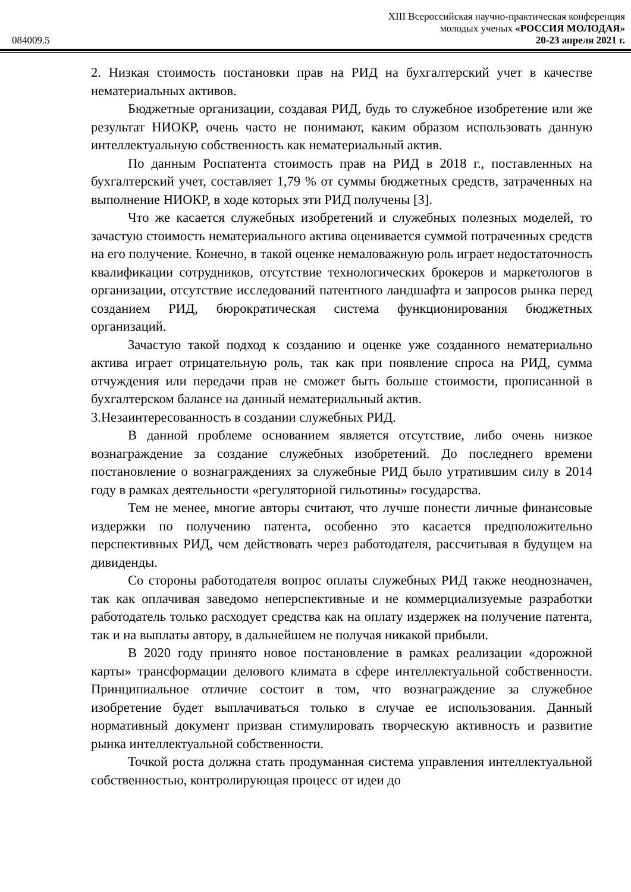XIII Всероссийская научно-практическая конференция
молодых ученых «РОССИЯ МОЛОДАЯ»
084009.5 20-23 апреля 2021 г.
2. Низкая стоимость постановки прав на РИД на бухгалтерский учет в качестве нематериальных активов.
Бюджетные организации, создавая РИД, будь то служебное изобретение или же результат НИОКР, очень часто не понимают, каким образом использовать данную интеллектуальную собственность как нематериальный актив.
По данным Роспатента стоимость прав на РИД в 2018 г., поставленных на бухгалтерский учет, составляет 1,79 % от суммы бюджетных средств, затраченных на выполнение НИОКР, в ходе которых эти РИД получены [3].
Что же касается служебных изобретений и служебных полезных моделей, то зачастую стоимость нематериального актива оценивается суммой потраченных средств на его получение. Конечно, в такой оценке немаловажную роль играет недостаточность квалификации сотрудников, отсутствие технологических брокеров и маркетологов в организации, отсутствие исследований патентного ландшафта и запросов рынка перед созданием РИД, бюрократическая система функционирования бюджетных организаций.
Зачастую такой подход к созданию и оценке уже созданного нематериально актива играет отрицательную роль, так как при появление спроса на РИД, сумма отчуждения или передачи прав не сможет быть больше стоимости, прописанной в бухгалтерском балансе на данный нематериальный актив.
3.Незаинтересованность в создании служебных РИД.
В данной проблеме основанием является отсутствие, либо очень низкое вознаграждение за создание служебных изобретений. До последнего времени постановление о вознаграждениях за служебные РИД было утратившим силу в 2014 году в рамках деятельности «регуляторной гильотины» государства.
Тем не менее, многие авторы считают, что лучше понести личные финансовые издержки по получению патента, особенно это касается предположительно перспективных РИД, чем действовать через работодателя, рассчитывая в будущем на дивиденды.
Со стороны работодателя вопрос оплаты служебных РИД также неоднозначен, так как оплачивая заведомо неперспективные и не коммерциализуемые разработки работодатель только расходует средства как на оплату издержек на получение патента, так и на выплаты автору, в дальнейшем не получая никакой прибыли.
В 2020 году принято новое постановление в рамках реализации «дорожной карты» трансформации делового климата в сфере интеллектуальной собственности. Принципиальное отличие состоит в том, что вознаграждение за служебное изобретение будет выплачиваться только в случае ее использования. Данный нормативный документ призван стимулировать творческую активность и развитие рынка интеллектуальной собственности.
Точкой роста должна стать продуманная система управления интеллектуальной собственностью, контролирующая процесс от идеи до